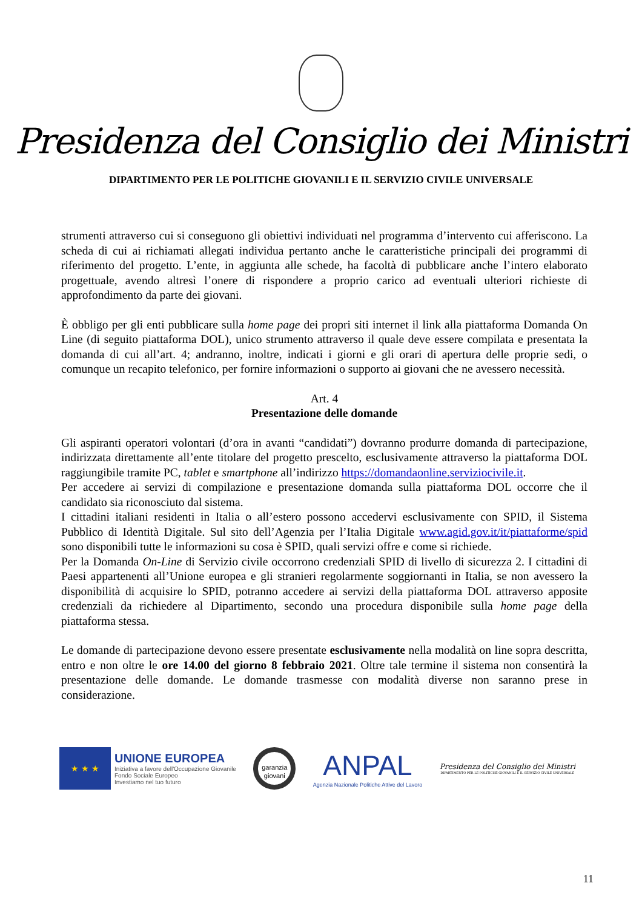Presidenza del Consiglio dei Ministri
DIPARTIMENTO PER LE POLITICHE GIOVANILI E IL SERVIZIO CIVILE UNIVERSALE
strumenti attraverso cui si conseguono gli obiettivi individuati nel programma d’intervento cui afferiscono. La scheda di cui ai richiamati allegati individua pertanto anche le caratteristiche principali dei programmi di riferimento del progetto. L’ente, in aggiunta alle schede, ha facoltà di pubblicare anche l’intero elaborato progettuale, avendo altresì l’onere di rispondere a proprio carico ad eventuali ulteriori richieste di approfondimento da parte dei giovani.
È obbligo per gli enti pubblicare sulla home page dei propri siti internet il link alla piattaforma Domanda On Line (di seguito piattaforma DOL), unico strumento attraverso il quale deve essere compilata e presentata la domanda di cui all’art. 4; andranno, inoltre, indicati i giorni e gli orari di apertura delle proprie sedi, o comunque un recapito telefonico, per fornire informazioni o supporto ai giovani che ne avessero necessità.
Art. 4
Presentazione delle domande
Gli aspiranti operatori volontari (d’ora in avanti “candidati”) dovranno produrre domanda di partecipazione, indirizzata direttamente all’ente titolare del progetto prescelto, esclusivamente attraverso la piattaforma DOL raggiungibile tramite PC, tablet e smartphone all’indirizzo https://domandaonline.serviziocivile.it.
Per accedere ai servizi di compilazione e presentazione domanda sulla piattaforma DOL occorre che il candidato sia riconosciuto dal sistema.
I cittadini italiani residenti in Italia o all’estero possono accedervi esclusivamente con SPID, il Sistema Pubblico di Identità Digitale. Sul sito dell’Agenzia per l’Italia Digitale www.agid.gov.it/it/piattaforme/spid sono disponibili tutte le informazioni su cosa è SPID, quali servizi offre e come si richiede.
Per la Domanda On-Line di Servizio civile occorrono credenziali SPID di livello di sicurezza 2. I cittadini di Paesi appartenenti all’Unione europea e gli stranieri regolarmente soggiornanti in Italia, se non avessero la disponibilità di acquisire lo SPID, potranno accedere ai servizi della piattaforma DOL attraverso apposite credenziali da richiedere al Dipartimento, secondo una procedura disponibile sulla home page della piattaforma stessa.
Le domande di partecipazione devono essere presentate esclusivamente nella modalità on line sopra descritta, entro e non oltre le ore 14.00 del giorno 8 febbraio 2021. Oltre tale termine il sistema non consentirà la presentazione delle domande. Le domande trasmesse con modalità diverse non saranno prese in considerazione.
★ ★ ★
UNIONE EUROPEA
Iniziativa a favore dell'Occupazione Giovanile
Fondo Sociale Europeo
Investiamo nel tuo futuro
garanzia
giovani
ANPAL
Agenzia Nazionale Politiche Attive del Lavoro
Presidenza del Consiglio dei Ministri
DIPARTIMENTO PER LE POLITICHE GIOVANILI E IL SERVIZIO CIVILE UNIVERSALE
11